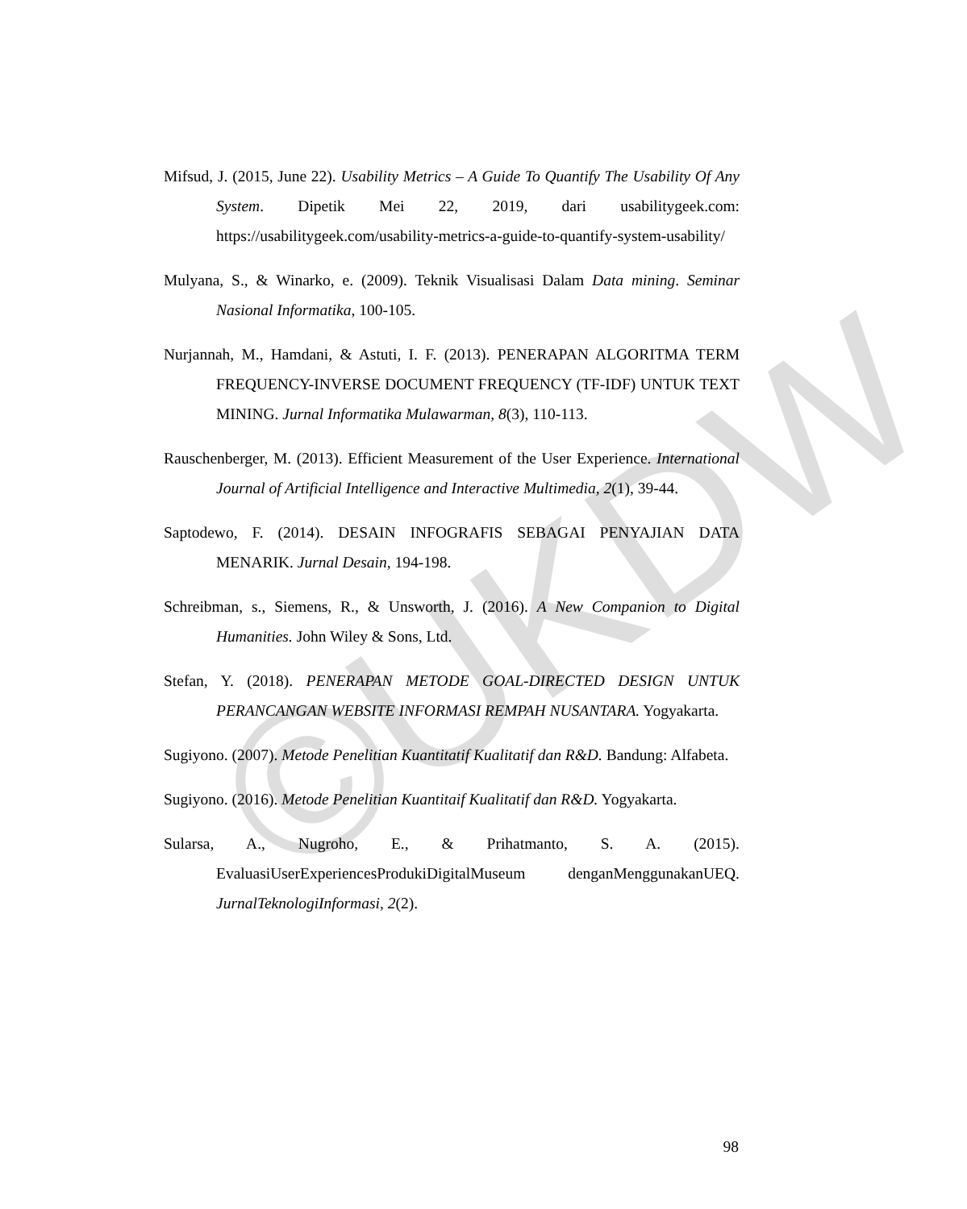©UKDW
Mifsud, J. (2015, June 22). Usability Metrics – A Guide To Quantify The Usability Of Any System. Dipetik Mei 22, 2019, dari usabilitygeek.com: https://usabilitygeek.com/usability-metrics-a-guide-to-quantify-system-usability/
Mulyana, S., & Winarko, e. (2009). Teknik Visualisasi Dalam Data mining. Seminar Nasional Informatika, 100-105.
Nurjannah, M., Hamdani, & Astuti, I. F. (2013). PENERAPAN ALGORITMA TERM FREQUENCY-INVERSE DOCUMENT FREQUENCY (TF-IDF) UNTUK TEXT MINING. Jurnal Informatika Mulawarman, 8(3), 110-113.
Rauschenberger, M. (2013). Efficient Measurement of the User Experience. International Journal of Artificial Intelligence and Interactive Multimedia, 2(1), 39-44.
Saptodewo, F. (2014). DESAIN INFOGRAFIS SEBAGAI PENYAJIAN DATA MENARIK. Jurnal Desain, 194-198.
Schreibman, s., Siemens, R., & Unsworth, J. (2016). A New Companion to Digital Humanities. John Wiley & Sons, Ltd.
Stefan, Y. (2018). PENERAPAN METODE GOAL-DIRECTED DESIGN UNTUK PERANCANGAN WEBSITE INFORMASI REMPAH NUSANTARA. Yogyakarta.
Sugiyono. (2007). Metode Penelitian Kuantitatif Kualitatif dan R&D. Bandung: Alfabeta.
Sugiyono. (2016). Metode Penelitian Kuantitaif Kualitatif dan R&D. Yogyakarta.
Sularsa, A., Nugroho, E., & Prihatmanto, S. A. (2015). EvaluasiUserExperiencesProdukiDigitalMuseum denganMenggunakanUEQ. JurnalTeknologiInformasi, 2(2).
98